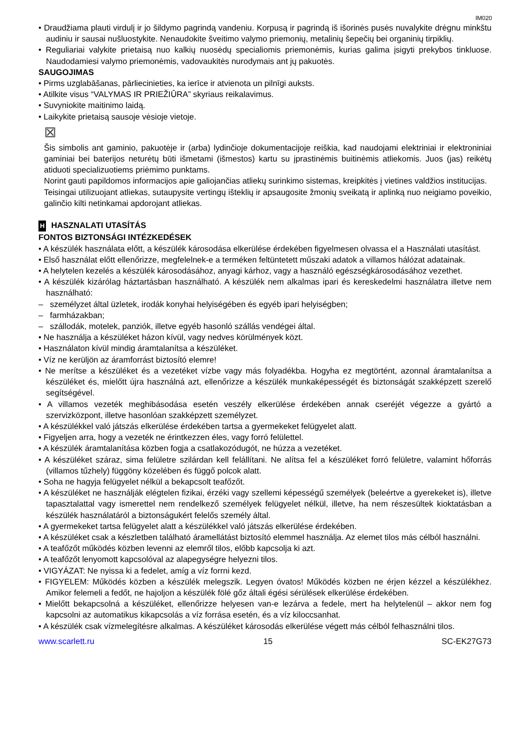IM020
• Draudžiama plauti virdulį ir jo šildymo pagrindą vandeniu. Korpusą ir pagrindą iš išorinės pusės nuvalykite drėgnu minkštu audiniu ir sausai nušluostykite. Nenaudokite šveitimo valymo priemonių, metalinių šepečių bei organinių tirpiklių.
• Reguliariai valykite prietaisą nuo kalkių nuosėdų specialiomis priemonėmis, kurias galima įsigyti prekybos tinkluose. Naudodamiesi valymo priemonėmis, vadovaukitės nurodymais ant jų pakuotės.
SAUGOJIMAS
• Pirms uzglabāšanas, pārliecinieties, ka ierīce ir atvienota un pilnīgi auksts.
• Atilkite visus “VALYMAS IR PRIEŽIŪRA” skyriaus reikalavimus.
• Suvyniokite maitinimo laidą.
• Laikykite prietaisą sausoje vėsioje vietoje.
⊠
Šis simbolis ant gaminio, pakuotėje ir (arba) lydinčioje dokumentacijoje reiškia, kad naudojami elektriniai ir elektroniniai gaminiai bei baterijos neturėtų būti išmetami (išmestos) kartu su įprastinėmis buitinėmis atliekomis. Juos (jas) reikėtų atiduoti specializuotiems priėmimo punktams.
Norint gauti papildomos informacijos apie galiojančias atliekų surinkimo sistemas, kreipkitės į vietines valdžios institucijas.
Teisingai utilizuojant atliekas, sutaupysite vertingų išteklių ir apsaugosite žmonių sveikatą ir aplinką nuo neigiamo poveikio, galinčio kilti netinkamai apdorojant atliekas.
H HASZNALATI UTASÍTÁS
FONTOS BIZTONSÁGI INTÉZKEDÉSEK
• A készülék használata előtt, a készülék károsodása elkerülése érdekében figyelmesen olvassa el a Használati utasítást.
• Első használat előtt ellenőrizze, megfelelnek-e a terméken feltüntetett műszaki adatok a villamos hálózat adatainak.
• A helytelen kezelés a készülék károsodásához, anyagi kárhoz, vagy a használó egészségkárosodásához vezethet.
• A készülék kizárólag háztartásban használható. A készülék nem alkalmas ipari és kereskedelmi használatra illetve nem használható:
– személyzet által üzletek, irodák konyhai helyiségében és egyéb ipari helyiségben;
– farmházakban;
– szállodák, motelek, panziók, illetve egyéb hasonló szállás vendégei által.
• Ne használja a készüléket házon kívül, vagy nedves körülmények közt.
• Használaton kívül mindig áramtalanítsa a készüléket.
• Víz ne kerüljön az áramforrást biztosító elemre!
• Ne merítse a készüléket és a vezetéket vízbe vagy más folyadékba. Hogyha ez megtörtént, azonnal áramtalanítsa a készüléket és, mielőtt újra használná azt, ellenőrizze a készülék munkaképességét és biztonságát szakképzett szerelő segítségével.
• A villamos vezeték meghibásodása esetén veszély elkerülése érdekében annak cseréjét végezze a gyártó a szervizközpont, illetve hasonlóan szakképzett személyzet.
• A készülékkel való játszás elkerülése érdekében tartsa a gyermekeket felügyelet alatt.
• Figyeljen arra, hogy a vezeték ne érintkezzen éles, vagy forró felülettel.
• A készülék áramtalanítása közben fogja a csatlakozódugót, ne húzza a vezetéket.
• A készüléket száraz, sima felületre szilárdan kell felállítani. Ne alítsa fel a készüléket forró felületre, valamint hőforrás (villamos tűzhely) függöny közelében és függő polcok alatt.
• Soha ne hagyja felügyelet nélkül a bekapcsolt teafőzőt.
• A készüléket ne használják elégtelen fizikai, érzéki vagy szellemi képességű személyek (beleértve a gyerekeket is), illetve tapasztalattal vagy ismerettel nem rendelkező személyek felügyelet nélkül, illetve, ha nem részesültek kioktatásban a készülék használatáról a biztonságukért felelős személy által.
• A gyermekeket tartsa felügyelet alatt a készülékkel való játszás elkerülése érdekében.
• A készüléket csak a készletben található áramellátást biztosító elemmel használja. Az elemet tilos más célból használni.
• A teafőzőt működés közben levenni az elemről tilos, előbb kapcsolja ki azt.
• A teafőzőt lenyomott kapcsolóval az alapegységre helyezni tilos.
• VIGYÁZAT: Ne nyissa ki a fedelet, amíg a víz forrni kezd.
• FIGYELEM: Működés közben a készülék melegszik. Legyen óvatos! Működés közben ne érjen kézzel a készülékhez. Amikor felemeli a fedőt, ne hajoljon a készülék fölé gőz általi égési sérülések elkerülése érdekében.
• Mielőtt bekapcsolná a készüléket, ellenőrizze helyesen van-e lezárva a fedele, mert ha helytelenül – akkor nem fog kapcsolni az automatikus kikapcsolás a víz forrása esetén, és a víz kiloccsanhat.
• A készülék csak vízmelegítésre alkalmas. A készüléket károsodás elkerülése végett más célból felhasználni tilos.
www.scarlett.ru 15 SC-EK27G73